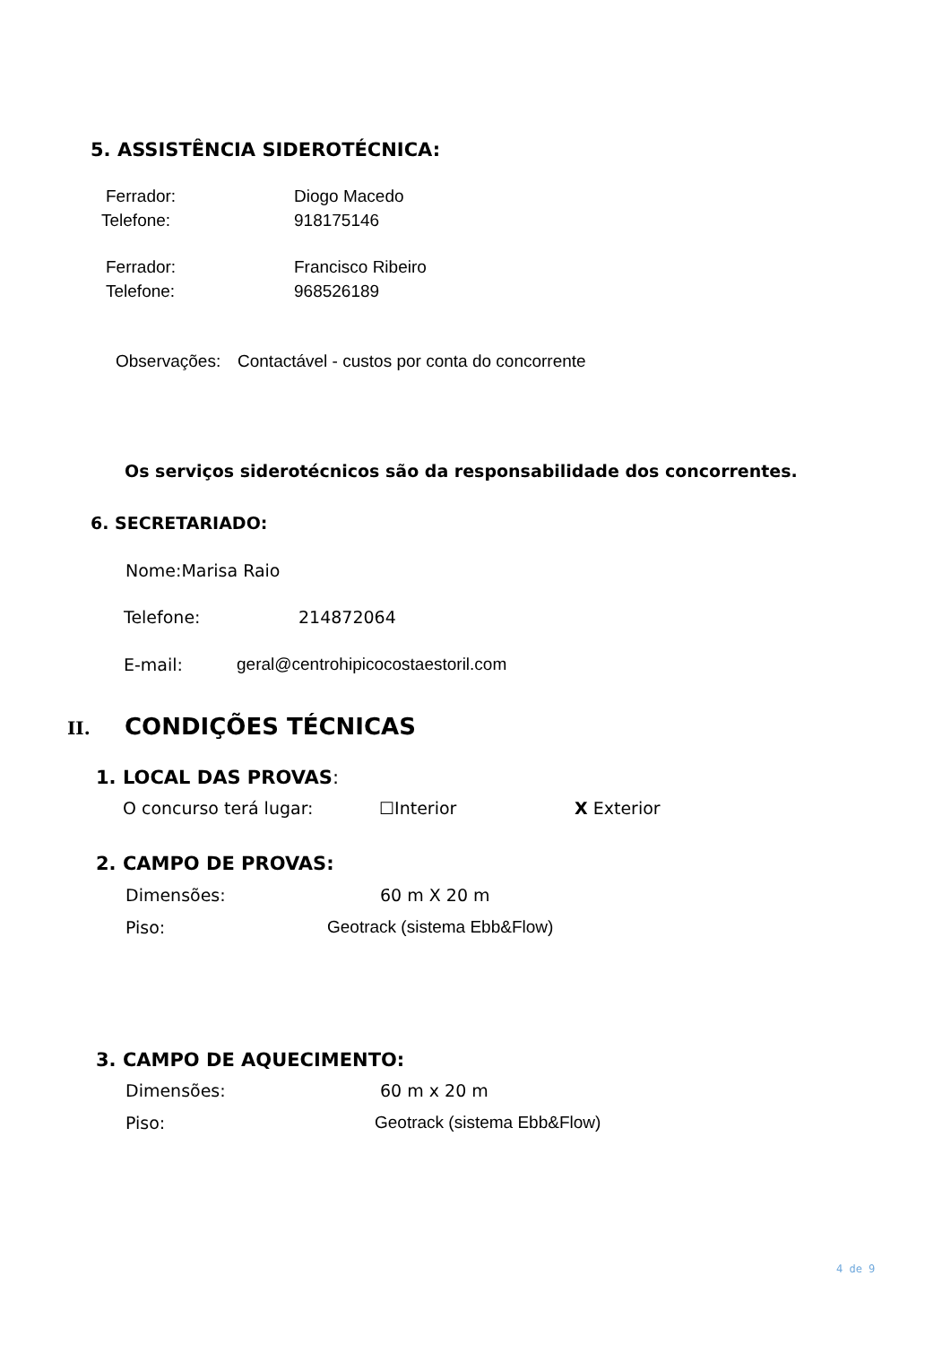5. ASSISTÊNCIA SIDEROTÉCNICA:
Ferrador: Diogo Macedo
Telefone: 918175146
Ferrador: Francisco Ribeiro
Telefone: 968526189
Observações: Contactável - custos por conta do concorrente
Os serviços siderotécnicos são da responsabilidade dos concorrentes.
6. SECRETARIADO:
Nome: Marisa Raio
Telefone: 214872064
E-mail: geral@centrohipicocostaestoril.com
II. CONDIÇÕES TÉCNICAS
1. LOCAL DAS PROVAS:
O concurso terá lugar: ☐Interior X Exterior
2. CAMPO DE PROVAS:
Dimensões: 60 m X 20 m
Piso: Geotrack (sistema Ebb&Flow)
3. CAMPO DE AQUECIMENTO:
Dimensões: 60 m x 20 m
Piso: Geotrack (sistema Ebb&Flow)
4 de 9